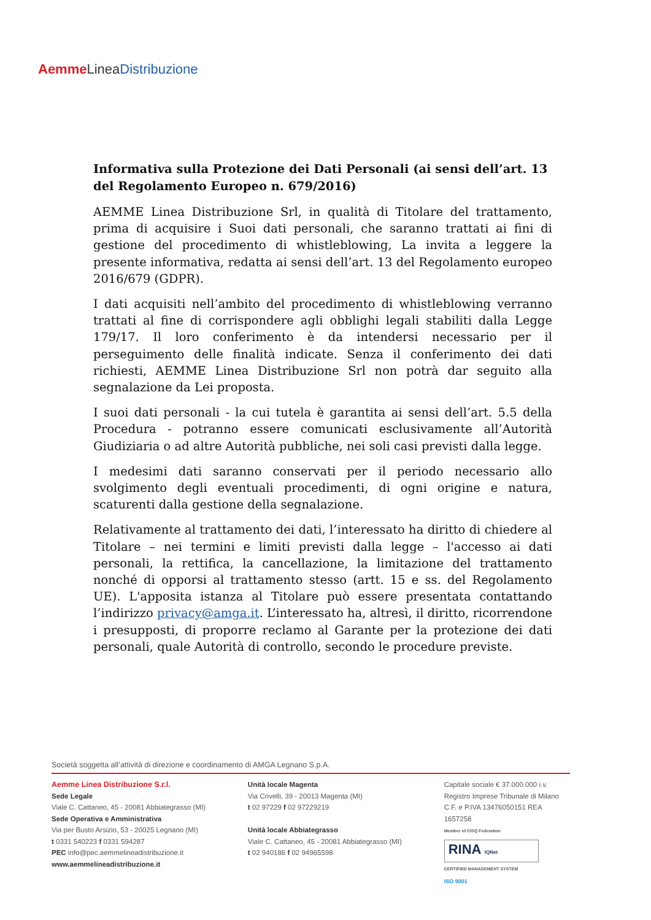Aemme Linea Distribuzione
Informativa sulla Protezione dei Dati Personali (ai sensi dell’art. 13 del Regolamento Europeo n. 679/2016)
AEMME Linea Distribuzione Srl, in qualità di Titolare del trattamento, prima di acquisire i Suoi dati personali, che saranno trattati ai fini di gestione del procedimento di whistleblowing, La invita a leggere la presente informativa, redatta ai sensi dell’art. 13 del Regolamento europeo 2016/679 (GDPR).
I dati acquisiti nell’ambito del procedimento di whistleblowing verranno trattati al fine di corrispondere agli obblighi legali stabiliti dalla Legge 179/17. Il loro conferimento è da intendersi necessario per il perseguimento delle finalità indicate. Senza il conferimento dei dati richiesti, AEMME Linea Distribuzione Srl non potrà dar seguito alla segnalazione da Lei proposta.
I suoi dati personali - la cui tutela è garantita ai sensi dell’art. 5.5 della Procedura - potranno essere comunicati esclusivamente all’Autorità Giudiziaria o ad altre Autorità pubbliche, nei soli casi previsti dalla legge.
I medesimi dati saranno conservati per il periodo necessario allo svolgimento degli eventuali procedimenti, di ogni origine e natura, scaturenti dalla gestione della segnalazione.
Relativamente al trattamento dei dati, l’interessato ha diritto di chiedere al Titolare – nei termini e limiti previsti dalla legge – l'accesso ai dati personali, la rettifica, la cancellazione, la limitazione del trattamento nonché di opporsi al trattamento stesso (artt. 15 e ss. del Regolamento UE). L'apposita istanza al Titolare può essere presentata contattando l’indirizzo privacy@amga.it. L’interessato ha, altresì, il diritto, ricorrendone i presupposti, di proporre reclamo al Garante per la protezione dei dati personali, quale Autorità di controllo, secondo le procedure previste.
Società soggetta all’attività di direzione e coordinamento di AMGA Legnano S.p.A.
Aemme Linea Distribuzione S.r.l.
Sede Legale
Viale C. Cattaneo, 45 - 20081 Abbiategrasso (MI)
Sede Operativa e Amministrativa
Via per Busto Arsizio, 53 - 20025 Legnano (MI)
t 0331 540223 f 0331 594287
PEC info@pec.aemmelineadistribuzione.it
www.aemmelineadistribuzione.it
Unità locale Magenta
Via Crivelli, 39 - 20013 Magenta (MI)
t 02 97229 f 02 97229219
Unità locale Abbiategrasso
Viale C. Cattaneo, 45 - 20081 Abbiategrasso (MI)
t 02 940186 f 02 94965598
Capitale sociale € 37.000.000 i.v.
Registro Imprese Tribunale di Milano
C.F. e P.IVA 13476050151 REA 1657258
Member of CISQ Federation
RINA IQNet
CERTIFIED MANAGEMENT SYSTEM
ISO 9001